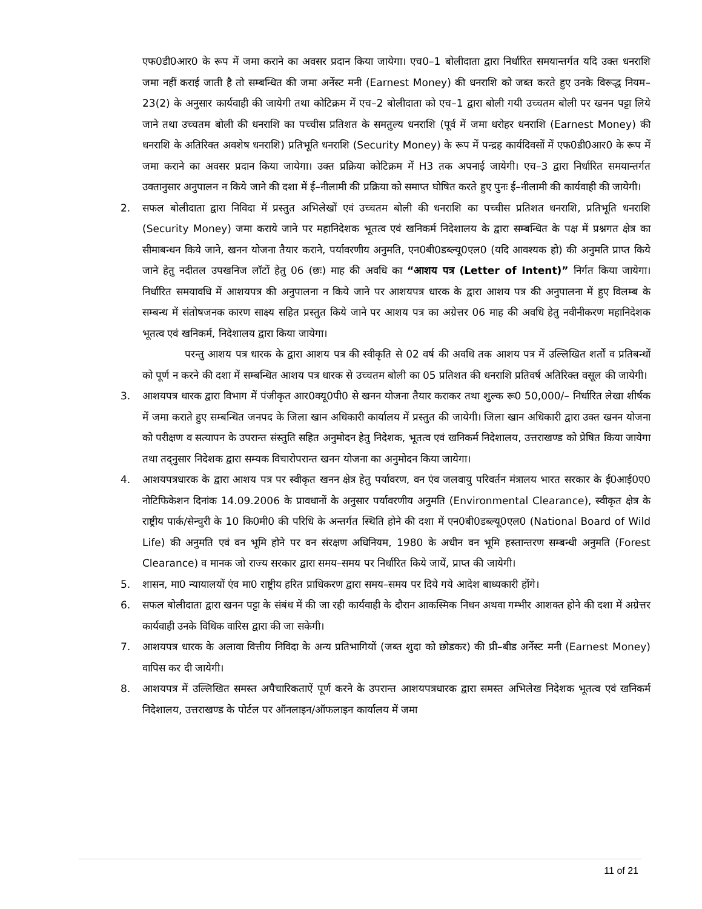एफ0डी0आर0 के रूप में जमा कराने का अवसर प्रदान किया जायेगा। एच0–1 बोलीदाता द्वारा निर्धारित समयान्तर्गत यदि उक्त धनराशि जमा नहीं कराई जाती है तो सम्बन्धित की जमा अर्नेस्ट मनी (Earnest Money) की धनराशि को जब्त करते हुए उनके विरूद्ध नियम–23(2) के अनुसार कार्यवाही की जायेगी तथा कोटिक्रम में एच–2 बोलीदाता को एच–1 द्वारा बोली गयी उच्चतम बोली पर खनन पट्टा लिये जाने तथा उच्चतम बोली की धनराशि का पच्चीस प्रतिशत के समतुल्य धनराशि (पूर्व में जमा धरोहर धनराशि (Earnest Money) की धनराशि के अतिरिक्त अवशेष धनराशि) प्रतिभूति धनराशि (Security Money) के रूप में पन्द्रह कार्यदिवसों में एफ0डी0आर0 के रूप में जमा कराने का अवसर प्रदान किया जायेगा। उक्त प्रक्रिया कोटिक्रम में H3 तक अपनाई जायेगी। एच–3 द्वारा निर्धारित समयान्तर्गत उक्तानुसार अनुपालन न किये जाने की दशा में ई–नीलामी की प्रक्रिया को समाप्त घोषित करते हुए पुनः ई–नीलामी की कार्यवाही की जायेगी।
2. सफल बोलीदाता द्वारा निविदा में प्रस्तुत अभिलेखों एवं उच्चतम बोली की धनराशि का पच्चीस प्रतिशत धनराशि, प्रतिभूति धनराशि (Security Money) जमा कराये जाने पर महानिदेशक भूतत्व एवं खनिकर्म निदेशालय के द्वारा सम्बन्धित के पक्ष में प्रश्नगत क्षेत्र का सीमाबन्धन किये जाने, खनन योजना तैयार कराने, पर्यावरणीय अनुमति, एन0बी0डब्ल्यू0एल0 (यदि आवश्यक हो) की अनुमति प्राप्त किये जाने हेतु नदीतल उपखनिज लॉटों हेतु 06 (छः) माह की अवधि का “आशय पत्र (Letter of Intent)” निर्गत किया जायेगा। निर्धारित समयावधि में आशयपत्र की अनुपालना न किये जाने पर आशयपत्र धारक के द्वारा आशय पत्र की अनुपालना में हुए विलम्ब के सम्बन्ध में संतोषजनक कारण साक्ष्य सहित प्रस्तुत किये जाने पर आशय पत्र का अग्रेत्तर 06 माह की अवधि हेतु नवीनीकरण महानिदेशक भूतत्व एवं खनिकर्म, निदेशालय द्वारा किया जायेगा।
परन्तु आशय पत्र धारक के द्वारा आशय पत्र की स्वीकृति से 02 वर्ष की अवधि तक आशय पत्र में उल्लिखित शर्तों व प्रतिबन्धों को पूर्ण न करने की दशा में सम्बन्धित आशय पत्र धारक से उच्चतम बोली का 05 प्रतिशत की धनराशि प्रतिवर्ष अतिरिक्त वसूल की जायेगी।
3. आशयपत्र धारक द्वारा विभाग में पंजीकृत आर0क्यू0पी0 से खनन योजना तैयार कराकर तथा शुल्क रू0 50,000/– निर्धारित लेखा शीर्षक में जमा कराते हुए सम्बन्धित जनपद के जिला खान अधिकारी कार्यालय में प्रस्तुत की जायेगी। जिला खान अधिकारी द्वारा उक्त खनन योजना को परीक्षण व सत्यापन के उपरान्त संस्तुति सहित अनुमोदन हेतु निदेशक, भूतत्व एवं खनिकर्म निदेशालय, उत्तराखण्ड को प्रेषित किया जायेगा तथा तद्नुसार निदेशक द्वारा सम्यक विचारोपरान्त खनन योजना का अनुमोदन किया जायेगा।
4. आशयपत्रधारक के द्वारा आशय पत्र पर स्वीकृत खनन क्षेत्र हेतु पर्यावरण, वन एंव जलवायु परिवर्तन मंत्रालय भारत सरकार के ई0आई0ए0 नोटिफिकेशन दिनांक 14.09.2006 के प्रावधानों के अनुसार पर्यावरणीय अनुमति (Environmental Clearance), स्वीकृत क्षेत्र के राष्ट्रीय पार्क/सेन्चुरी के 10 कि0मी0 की परिधि के अन्तर्गत स्थिति होने की दशा में एन0बी0डब्ल्यू0एल0 (National Board of Wild Life) की अनुमति एवं वन भूमि होने पर वन संरक्षण अधिनियम, 1980 के अधीन वन भूमि हस्तान्तरण सम्बन्धी अनुमति (Forest Clearance) व मानक जो राज्य सरकार द्वारा समय–समय पर निर्धारित किये जायें, प्राप्त की जायेगी।
5. शासन, मा0 न्यायालयों एंव मा0 राष्ट्रीय हरित प्राधिकरण द्वारा समय–समय पर दिये गये आदेश बाध्यकारी होंगे।
6. सफल बोलीदाता द्वारा खनन पट्टा के संबंध में की जा रही कार्यवाही के दौरान आकस्मिक निधन अथवा गम्भीर आशक्त होने की दशा में अग्रेत्तर कार्यवाही उनके विधिक वारिस द्वारा की जा सकेगी।
7. आशयपत्र धारक के अलावा वित्तीय निविदा के अन्य प्रतिभागियों (जब्त शुदा को छोडकर) की प्री–बीड अर्नेस्ट मनी (Earnest Money) वापिस कर दी जायेगी।
8. आशयपत्र में उल्लिखित समस्त अपैचारिकताऐं पूर्ण करने के उपरान्त आशयपत्रधारक द्वारा समस्त अभिलेख निदेशक भूतत्व एवं खनिकर्म निदेशालय, उत्तराखण्ड के पोर्टल पर ऑनलाइन/ऑफलाइन कार्यालय में जमा
11 of 21